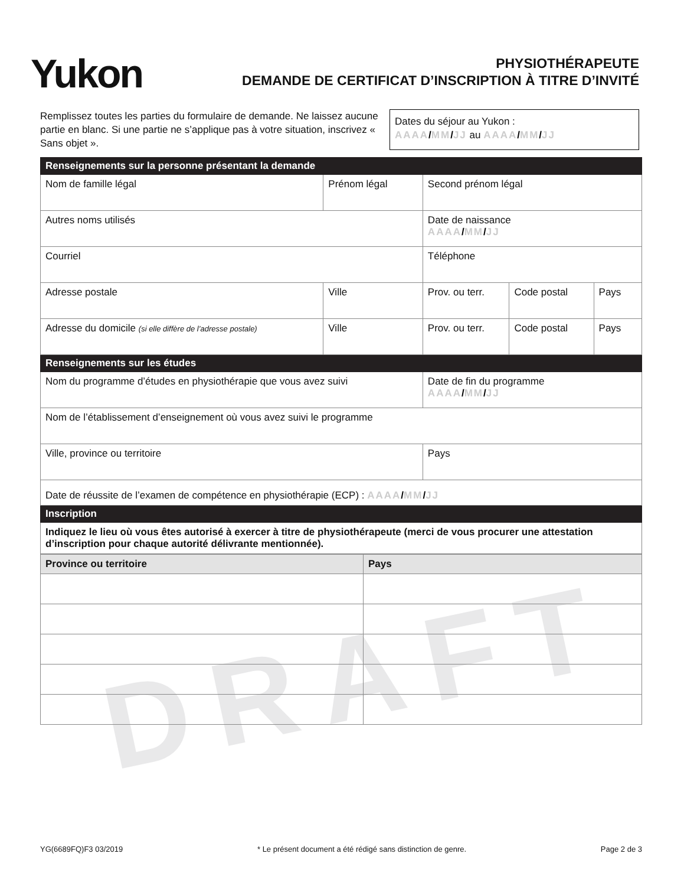DRAFT
Yukon
PHYSIOTHÉRAPEUTE
DEMANDE DE CERTIFICAT D’INSCRIPTION À TITRE D’INVITÉ
Remplissez toutes les parties du formulaire de demande. Ne laissez aucune partie en blanc. Si une partie ne s’applique pas à votre situation, inscrivez « Sans objet ».
Dates du séjour au Yukon :
AAAA/MM/JJ au AAAA/MM/JJ
| Renseignements sur la personne présentant la demande | | | | | |
| Nom de famille légal | Prénom légal | | Second prénom légal | | |
| Autres noms utilisés | | | Date de naissance AAAA / MM / JJ | | |
| Courriel | | | Téléphone | | |
| Adresse postale | | Ville | Prov. ou terr. | Code postal | Pays |
| Adresse du domicile (si elle diffère de l’adresse postale) | | Ville | Prov. ou terr. | Code postal | Pays |
| Renseignements sur les études | | | | | |
| Nom du programme d’études en physiothérapie que vous avez suivi | | | Date de fin du programme AAAA / MM / JJ | | |
| Nom de l’établissement d’enseignement où vous avez suivi le programme | | | | | |
| Ville, province ou territoire | | | Pays | | |
| Date de réussite de l’examen de compétence en physiothérapie (ECP) : AAAA / MM / JJ | | | | | |
| Inscription | | | | | |
| Indiquez le lieu où vous êtes autorisé à exercer à titre de physiothérapeute (merci de vous procurer une attestation d’inscription pour chaque autorité délivrante mentionnée). | | | | | |
| Province ou territoire | Pays |
| --- | --- |
YG(6689FQ)F3 03/2019 * Le présent document a été rédigé sans distinction de genre. Page 2 de 3